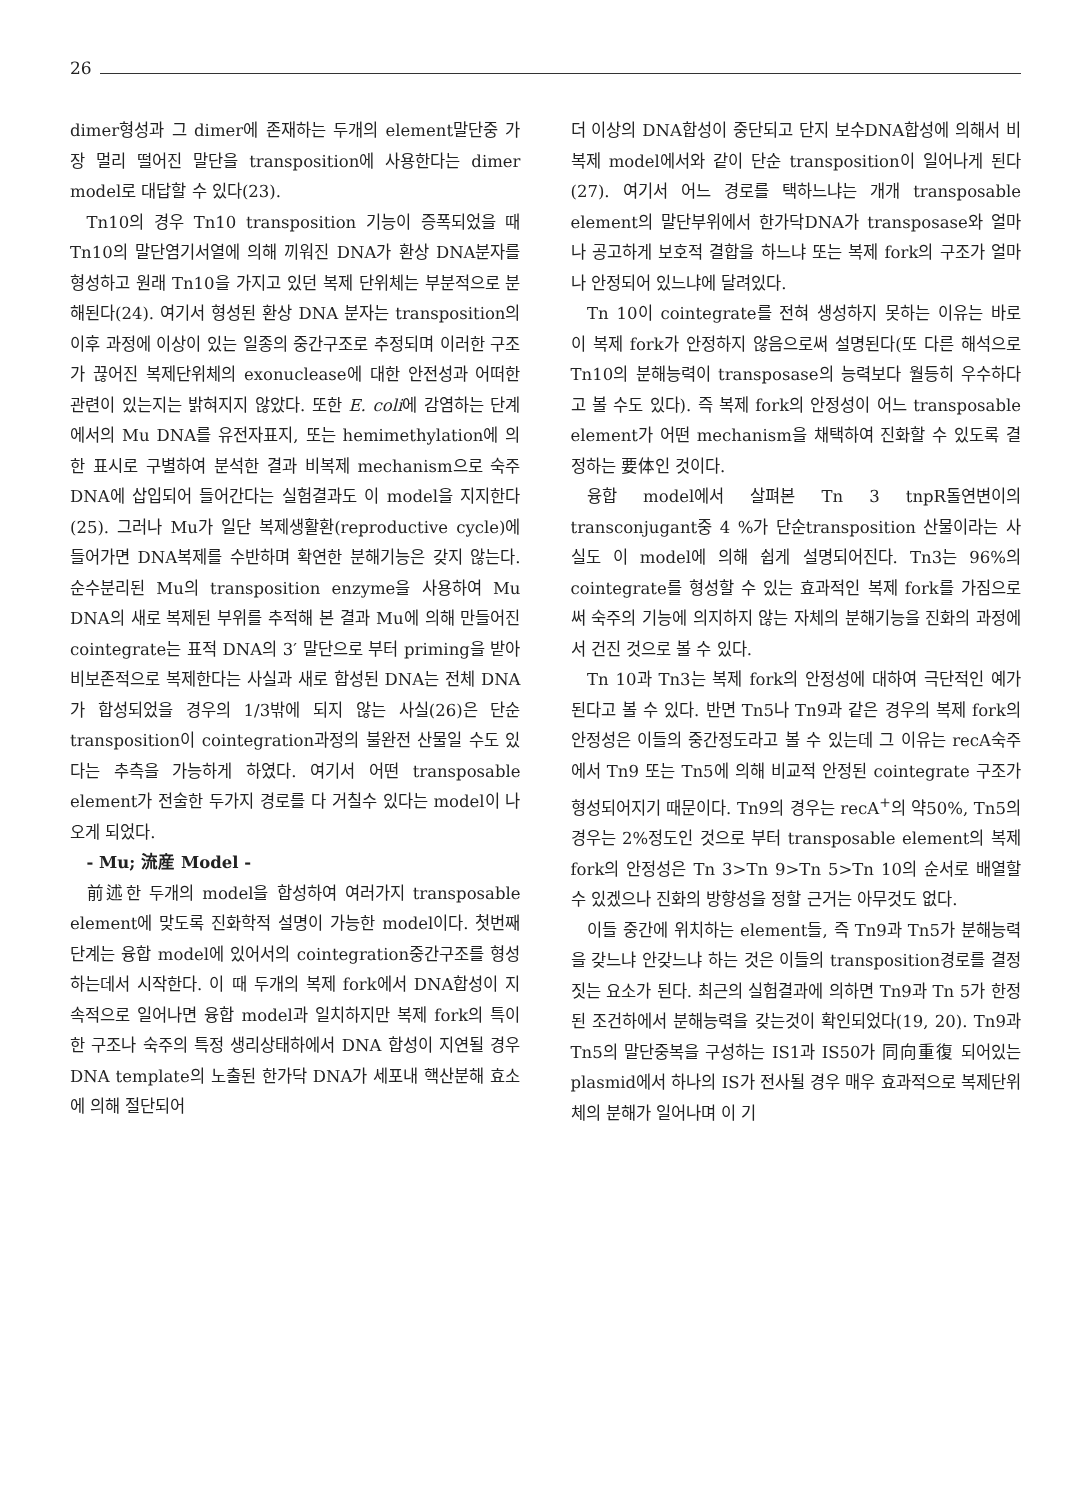26
dimer형성과 그 dimer에 존재하는 두개의 element말단중 가장 멀리 떨어진 말단을 transposition에 사용한다는 dimer model로 대답할 수 있다(23).
Tn10의 경우 Tn10 transposition 기능이 증폭되었을 때 Tn10의 말단염기서열에 의해 끼워진 DNA가 환상 DNA분자를 형성하고 원래 Tn10을 가지고 있던 복제 단위체는 부분적으로 분해된다(24). 여기서 형성된 환상 DNA 분자는 transposition의 이후 과정에 이상이 있는 일종의 중간구조로 추정되며 이러한 구조가 끊어진 복제단위체의 exonuclease에 대한 안전성과 어떠한 관련이 있는지는 밝혀지지 않았다. 또한 E. coli에 감염하는 단계에서의 Mu DNA를 유전자표지, 또는 hemimethylation에 의한 표시로 구별하여 분석한 결과 비복제 mechanism으로 숙주 DNA에 삽입되어 들어간다는 실험결과도 이 model을 지지한다(25). 그러나 Mu가 일단 복제생활환(reproductive cycle)에 들어가면 DNA복제를 수반하며 확연한 분해기능은 갖지 않는다. 순수분리된 Mu의 transposition enzyme을 사용하여 Mu DNA의 새로 복제된 부위를 추적해 본 결과 Mu에 의해 만들어진 cointegrate는 표적 DNA의 3′ 말단으로 부터 priming을 받아 비보존적으로 복제한다는 사실과 새로 합성된 DNA는 전체 DNA가 합성되었을 경우의 1/3밖에 되지 않는 사실(26)은 단순 transposition이 cointegration과정의 불완전 산물일 수도 있다는 추측을 가능하게 하였다. 여기서 어떤 transposable element가 전술한 두가지 경로를 다 거칠수 있다는 model이 나오게 되었다.
- Mu; 流産 Model -
前述한 두개의 model을 합성하여 여러가지 transposable element에 맞도록 진화학적 설명이 가능한 model이다. 첫번째 단계는 융합 model에 있어서의 cointegration중간구조를 형성하는데서 시작한다. 이 때 두개의 복제 fork에서 DNA합성이 지속적으로 일어나면 융합 model과 일치하지만 복제 fork의 특이한 구조나 숙주의 특정 생리상태하에서 DNA 합성이 지연될 경우 DNA template의 노출된 한가닥 DNA가 세포내 핵산분해 효소에 의해 절단되어
더 이상의 DNA합성이 중단되고 단지 보수DNA합성에 의해서 비복제 model에서와 같이 단순 transposition이 일어나게 된다(27). 여기서 어느 경로를 택하느냐는 개개 transposable element의 말단부위에서 한가닥DNA가 transposase와 얼마나 공고하게 보호적 결합을 하느냐 또는 복제 fork의 구조가 얼마나 안정되어 있느냐에 달려있다.
Tn 10이 cointegrate를 전혀 생성하지 못하는 이유는 바로 이 복제 fork가 안정하지 않음으로써 설명된다(또 다른 해석으로 Tn10의 분해능력이 transposase의 능력보다 월등히 우수하다고 볼 수도 있다). 즉 복제 fork의 안정성이 어느 transposable element가 어떤 mechanism을 채택하여 진화할 수 있도록 결정하는 要体인 것이다.
융합 model에서 살펴본 Tn 3 tnpR돌연변이의 transconjugant중 4 %가 단순transposition 산물이라는 사실도 이 model에 의해 쉽게 설명되어진다. Tn3는 96%의 cointegrate를 형성할 수 있는 효과적인 복제 fork를 가짐으로써 숙주의 기능에 의지하지 않는 자체의 분해기능을 진화의 과정에서 건진 것으로 볼 수 있다.
Tn 10과 Tn3는 복제 fork의 안정성에 대하여 극단적인 예가 된다고 볼 수 있다. 반면 Tn5나 Tn9과 같은 경우의 복제 fork의 안정성은 이들의 중간정도라고 볼 수 있는데 그 이유는 recA숙주에서 Tn9 또는 Tn5에 의해 비교적 안정된 cointegrate 구조가 형성되어지기 때문이다. Tn9의 경우는 recA<sup>+</sup>의 약50%, Tn5의 경우는 2%정도인 것으로 부터 transposable element의 복제 fork의 안정성은 Tn 3>Tn 9>Tn 5>Tn 10의 순서로 배열할 수 있겠으나 진화의 방향성을 정할 근거는 아무것도 없다.
이들 중간에 위치하는 element들, 즉 Tn9과 Tn5가 분해능력을 갖느냐 안갖느냐 하는 것은 이들의 transposition경로를 결정짓는 요소가 된다. 최근의 실험결과에 의하면 Tn9과 Tn 5가 한정된 조건하에서 분해능력을 갖는것이 확인되었다(19, 20). Tn9과 Tn5의 말단중복을 구성하는 IS1과 IS50가 同向重復 되어있는 plasmid에서 하나의 IS가 전사될 경우 매우 효과적으로 복제단위체의 분해가 일어나며 이 기